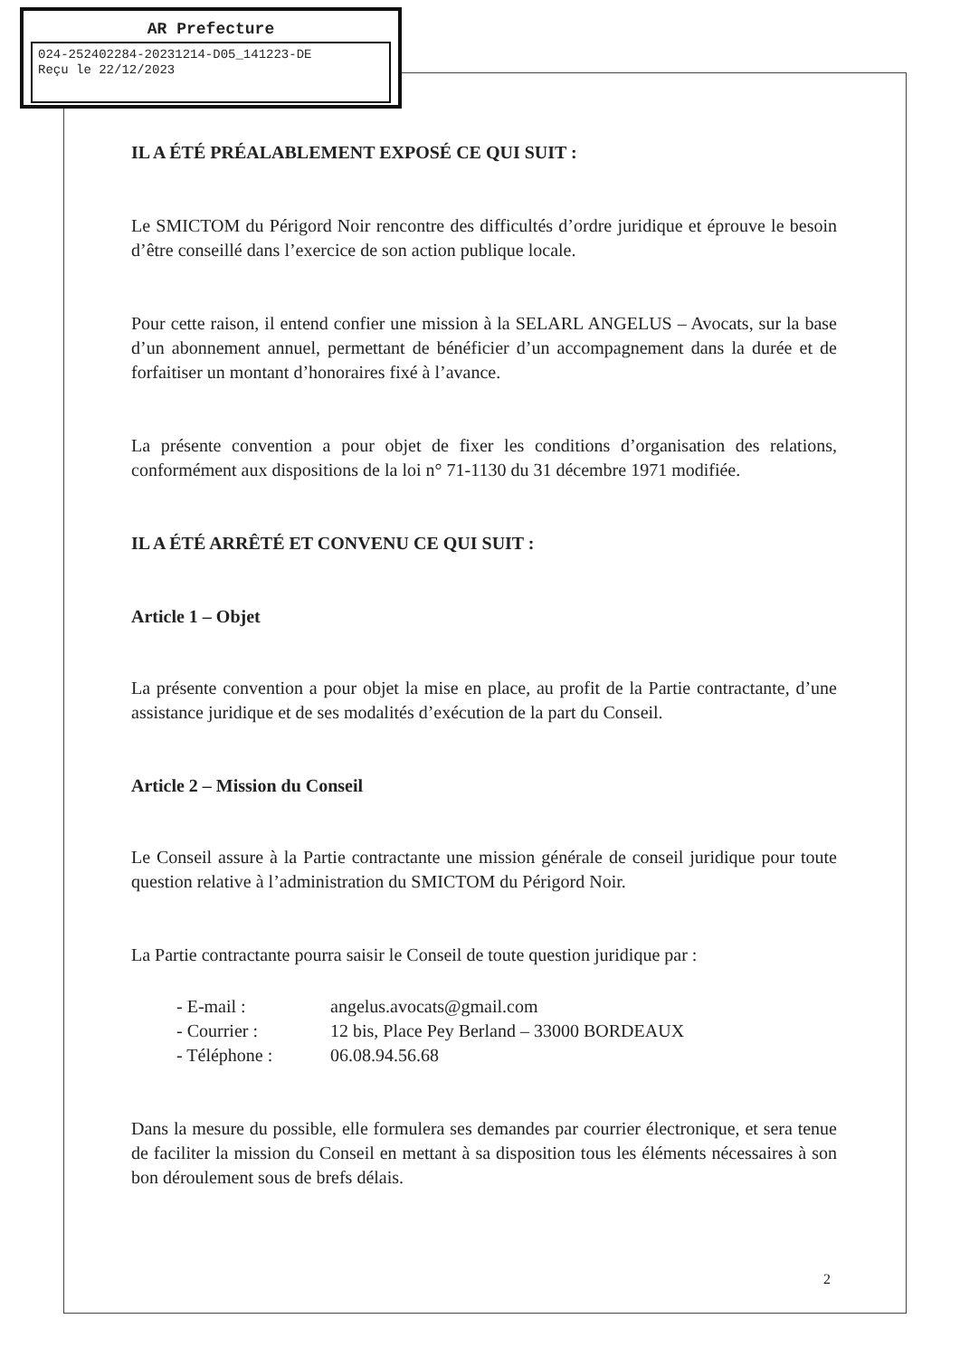AR Prefecture
024-252402284-20231214-D05_141223-DE
Reçu le 22/12/2023
IL A ÉTÉ PRÉALABLEMENT EXPOSÉ CE QUI SUIT :
Le SMICTOM du Périgord Noir rencontre des difficultés d’ordre juridique et éprouve le besoin d’être conseillé dans l’exercice de son action publique locale.
Pour cette raison, il entend confier une mission à la SELARL ANGELUS – Avocats, sur la base d’un abonnement annuel, permettant de bénéficier d’un accompagnement dans la durée et de forfaitiser un montant d’honoraires fixé à l’avance.
La présente convention a pour objet de fixer les conditions d’organisation des relations, conformément aux dispositions de la loi n° 71-1130 du 31 décembre 1971 modifiée.
IL A ÉTÉ ARRÊTÉ ET CONVENU CE QUI SUIT :
Article 1 – Objet
La présente convention a pour objet la mise en place, au profit de la Partie contractante, d’une assistance juridique et de ses modalités d’exécution de la part du Conseil.
Article 2 – Mission du Conseil
Le Conseil assure à la Partie contractante une mission générale de conseil juridique pour toute question relative à l’administration du SMICTOM du Périgord Noir.
La Partie contractante pourra saisir le Conseil de toute question juridique par :
- E-mail : angelus.avocats@gmail.com
- Courrier : 12 bis, Place Pey Berland – 33000 BORDEAUX
- Téléphone : 06.08.94.56.68
Dans la mesure du possible, elle formulera ses demandes par courrier électronique, et sera tenue de faciliter la mission du Conseil en mettant à sa disposition tous les éléments nécessaires à son bon déroulement sous de brefs délais.
2